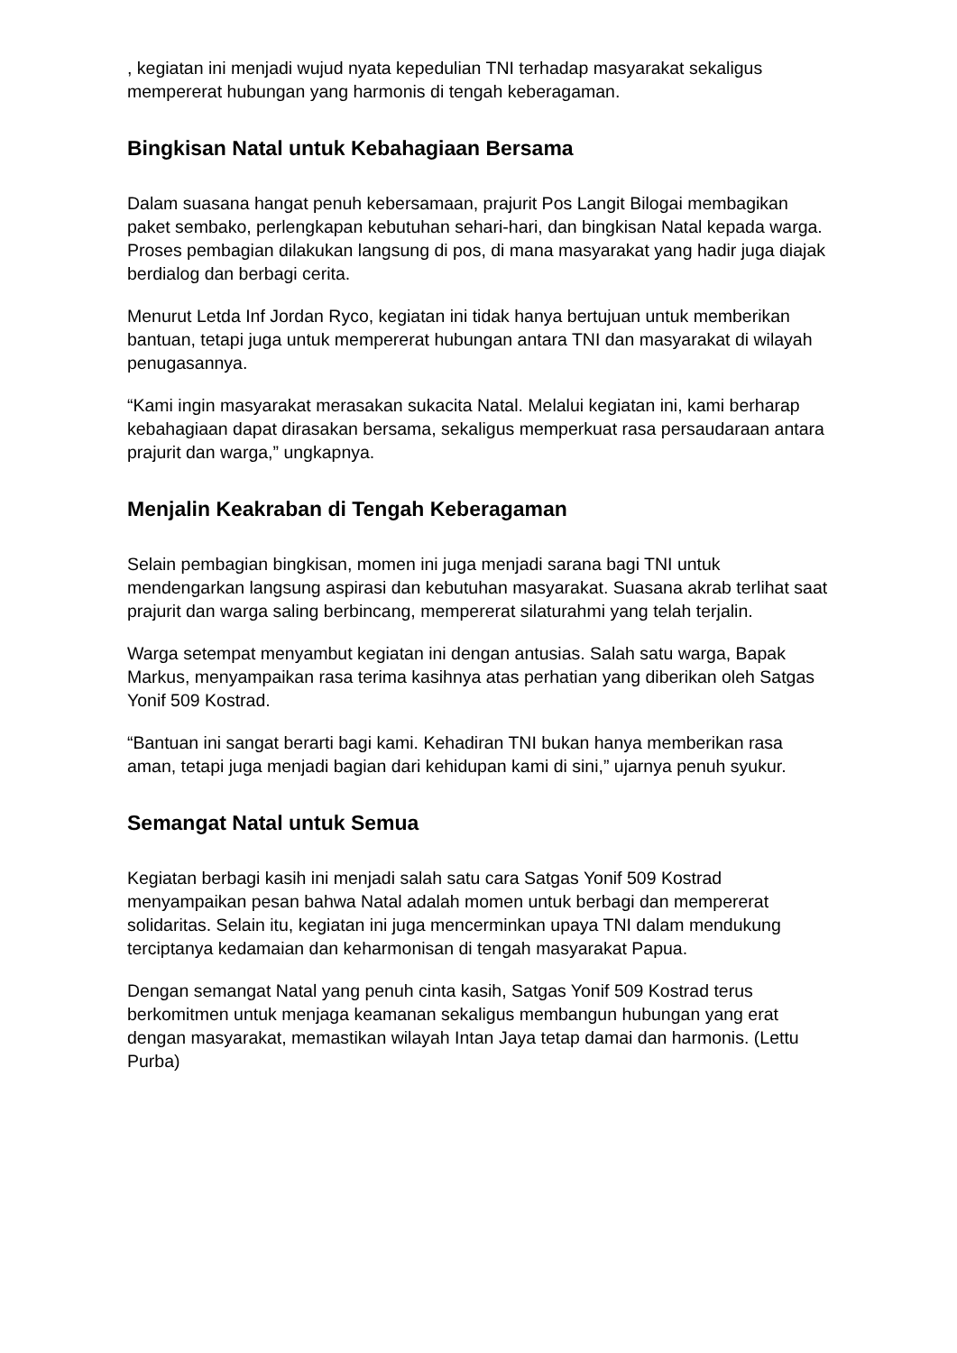, kegiatan ini menjadi wujud nyata kepedulian TNI terhadap masyarakat sekaligus mempererat hubungan yang harmonis di tengah keberagaman.
Bingkisan Natal untuk Kebahagiaan Bersama
Dalam suasana hangat penuh kebersamaan, prajurit Pos Langit Bilogai membagikan paket sembako, perlengkapan kebutuhan sehari-hari, dan bingkisan Natal kepada warga. Proses pembagian dilakukan langsung di pos, di mana masyarakat yang hadir juga diajak berdialog dan berbagi cerita.
Menurut Letda Inf Jordan Ryco, kegiatan ini tidak hanya bertujuan untuk memberikan bantuan, tetapi juga untuk mempererat hubungan antara TNI dan masyarakat di wilayah penugasannya.
“Kami ingin masyarakat merasakan sukacita Natal. Melalui kegiatan ini, kami berharap kebahagiaan dapat dirasakan bersama, sekaligus memperkuat rasa persaudaraan antara prajurit dan warga,” ungkapnya.
Menjalin Keakraban di Tengah Keberagaman
Selain pembagian bingkisan, momen ini juga menjadi sarana bagi TNI untuk mendengarkan langsung aspirasi dan kebutuhan masyarakat. Suasana akrab terlihat saat prajurit dan warga saling berbincang, mempererat silaturahmi yang telah terjalin.
Warga setempat menyambut kegiatan ini dengan antusias. Salah satu warga, Bapak Markus, menyampaikan rasa terima kasihnya atas perhatian yang diberikan oleh Satgas Yonif 509 Kostrad.
“Bantuan ini sangat berarti bagi kami. Kehadiran TNI bukan hanya memberikan rasa aman, tetapi juga menjadi bagian dari kehidupan kami di sini,” ujarnya penuh syukur.
Semangat Natal untuk Semua
Kegiatan berbagi kasih ini menjadi salah satu cara Satgas Yonif 509 Kostrad menyampaikan pesan bahwa Natal adalah momen untuk berbagi dan mempererat solidaritas. Selain itu, kegiatan ini juga mencerminkan upaya TNI dalam mendukung terciptanya kedamaian dan keharmonisan di tengah masyarakat Papua.
Dengan semangat Natal yang penuh cinta kasih, Satgas Yonif 509 Kostrad terus berkomitmen untuk menjaga keamanan sekaligus membangun hubungan yang erat dengan masyarakat, memastikan wilayah Intan Jaya tetap damai dan harmonis. (Lettu Purba)